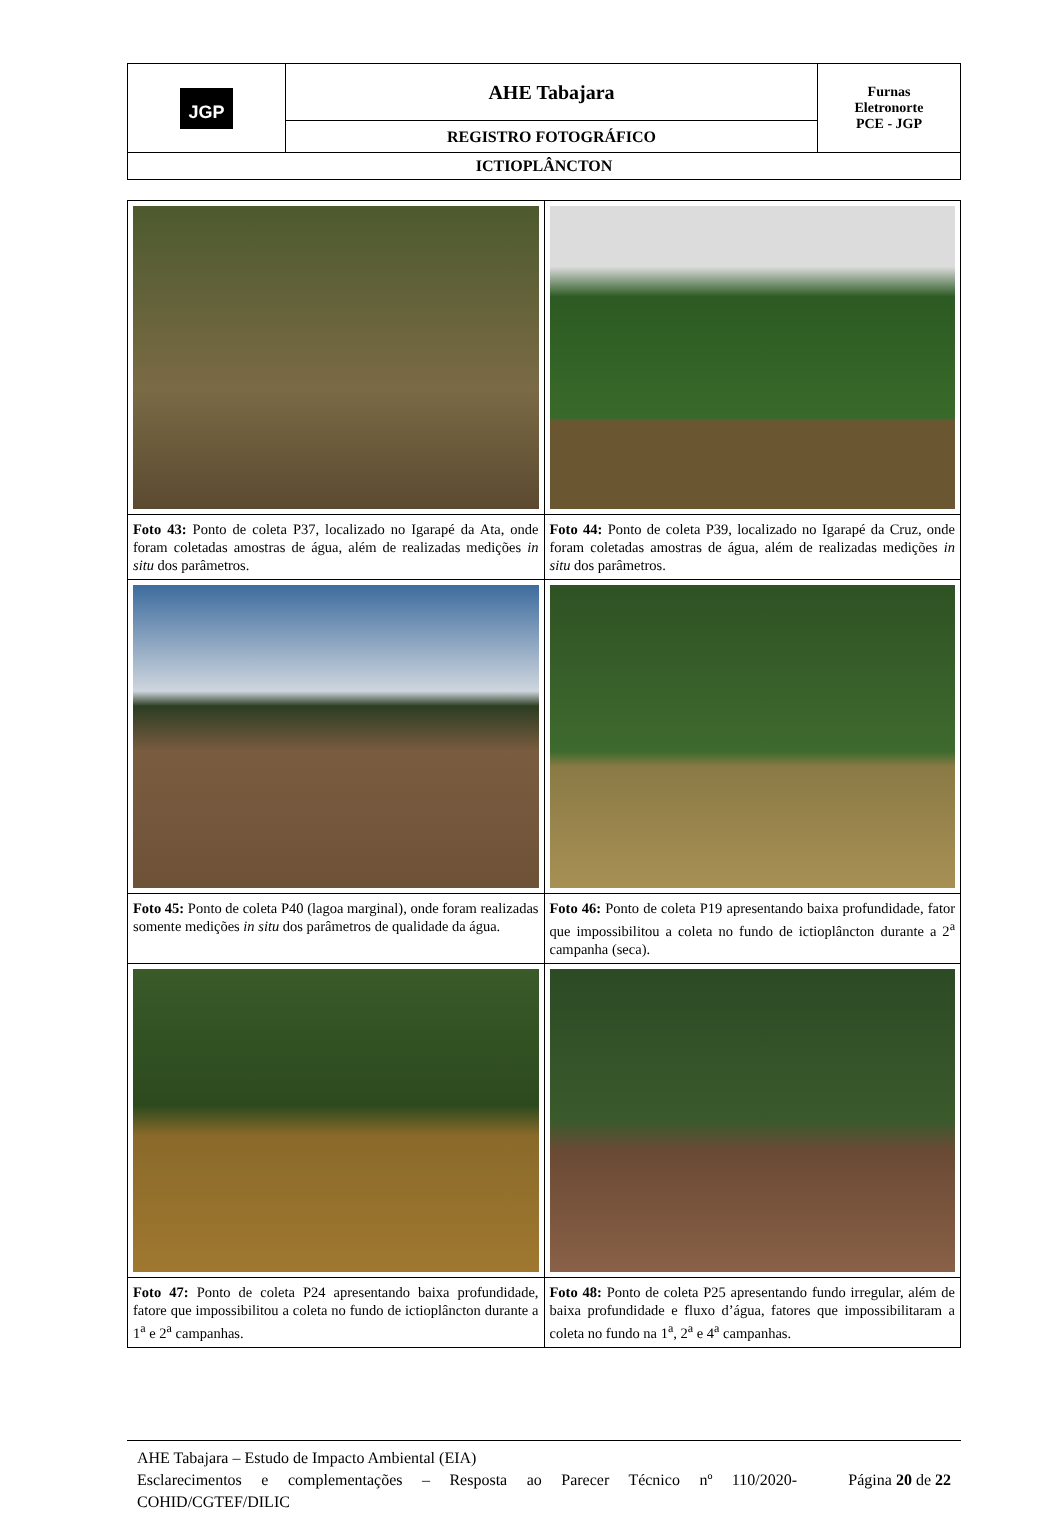| JGP | AHE Tabajara | Furnas Eletronorte PCE - JGP |
| | REGISTRO FOTOGRÁFICO | |
| ICTIOPLÂNCTON | | |
| Foto 43: Ponto de coleta P37, localizado no Igarapé da Ata, onde foram coletadas amostras de água, além de realizadas medições in situ dos parâmetros. | Foto 44: Ponto de coleta P39, localizado no Igarapé da Cruz, onde foram coletadas amostras de água, além de realizadas medições in situ dos parâmetros. |
| Foto 45: Ponto de coleta P40 (lagoa marginal), onde foram realizadas somente medições in situ dos parâmetros de qualidade da água. | Foto 46: Ponto de coleta P19 apresentando baixa profundidade, fator que impossibilitou a coleta no fundo de ictioplâncton durante a 2<sup>a</sup> campanha (seca). |
| Foto 47: Ponto de coleta P24 apresentando baixa profundidade, fatore que impossibilitou a coleta no fundo de ictioplâncton durante a 1<sup>a</sup> e 2<sup>a</sup> campanhas. | Foto 48: Ponto de coleta P25 apresentando fundo irregular, além de baixa profundidade e fluxo d’água, fatores que impossibilitaram a coleta no fundo na 1<sup>a</sup>, 2<sup>a</sup> e 4<sup>a</sup> campanhas. |
AHE Tabajara – Estudo de Impacto Ambiental (EIA)
Esclarecimentos e complementações – Resposta ao Parecer Técnico nº 110/2020-COHID/CGTEF/DILIC Página 20 de 22